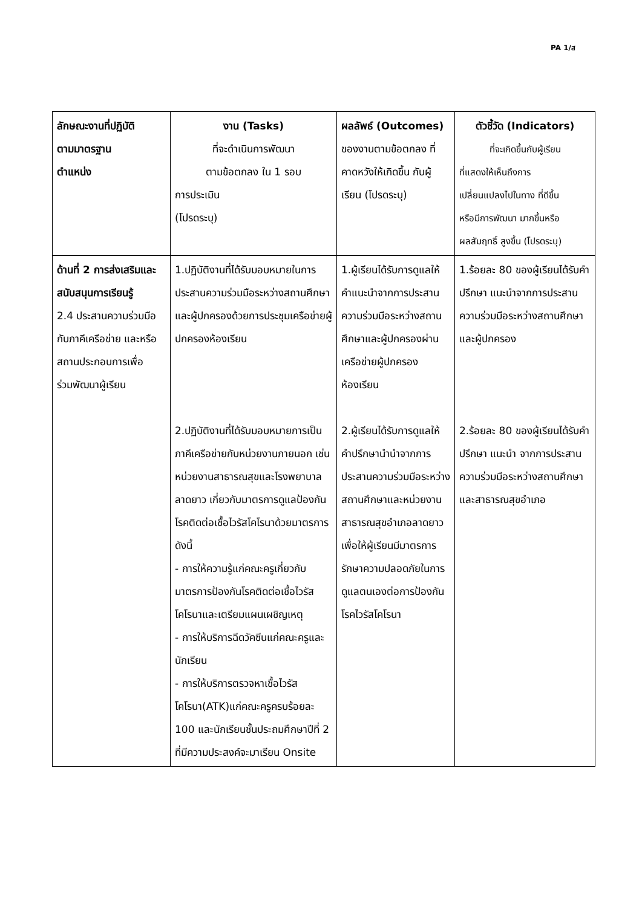PA 1/ส
| ลักษณะงานที่ปฏิบัติ ตามมาตรฐาน ตำแหน่ง | งาน (Tasks) ที่จะดำเนินการพัฒนา ตามข้อตกลง ใน 1 รอบ การประเมิน (โปรดระบุ) | ผลลัพธ์ (Outcomes) ของงานตามข้อตกลง ที่คาดหวังให้เกิดขึ้น กับผู้เรียน (โปรดระบุ) | ตัวชี้วัด (Indicators) ที่จะเกิดขึ้นกับผู้เรียน ที่แสดงให้เห็นถึงการ เปลี่ยนแปลงไปในทาง ที่ดีขึ้น หรือมีการพัฒนา มากขึ้นหรือ ผลสัมฤทธิ์ สูงขึ้น (โปรดระบุ) |
| --- | --- | --- | --- |
| ด้านที่ 2 การส่งเสริมและสนับสนุนการเรียนรู้ 2.4 ประสานความร่วมมือกับภาคีเครือข่าย และหรือสถานประกอบการเพื่อร่วมพัฒนาผู้เรียน | 1.ปฏิบัติงานที่ได้รับมอบหมายในการประสานความร่วมมือระหว่างสถานศึกษาและผู้ปกครองด้วยการประชุมเครือข่ายผู้ปกครองห้องเรียน 2.ปฏิบัติงานที่ได้รับมอบหมายการเป็นภาคีเครือข่ายกับหน่วยงานภายนอก เช่น หน่วยงานสาธารณสุขและโรงพยาบาลลาดยาว เกี่ยวกับมาตรการดูแลป้องกันโรคติดต่อเชื้อไวรัสโคโรนาด้วยมาตรการดังนี้ - การให้ความรู้แก่คณะครูเกี่ยวกับมาตรการป้องกันโรคติดต่อเชื้อไวรัสโคโรนาและเตรียมแผนเผชิญเหตุ - การให้บริการฉีดวัคซีนแก่คณะครูและนักเรียน - การให้บริการตรวจหาเชื้อไวรัสโคโรนา(ATK)แก่คณะครูครบร้อยละ 100 และนักเรียนชั้นประถมศึกษาปีที่ 2 ที่มีความประสงค์จะมาเรียน Onsite | 1.ผู้เรียนได้รับการดูแลให้คำแนะนำจากการประสานความร่วมมือระหว่างสถานศึกษาและผู้ปกครองผ่านเครือข่ายผู้ปกครองห้องเรียน 2.ผู้เรียนได้รับการดูแลให้คำปรึกษานำนำจากการประสานความร่วมมือระหว่างสถานศึกษาและหน่วยงานสาธารณสุขอำเภอลาดยาวเพื่อให้ผู้เรียนมีมาตรการรักษาความปลอดภัยในการดูแลตนเองต่อการป้องกันโรคไวรัสโคโรนา | 1.ร้อยละ 80 ของผู้เรียนได้รับคำปรึกษา แนะนำจากการประสานความร่วมมือระหว่างสถานศึกษาและผู้ปกครอง 2.ร้อยละ 80 ของผู้เรียนได้รับคำปรึกษา แนะนำ จากการประสานความร่วมมือระหว่างสถานศึกษาและสาธารณสุขอำเภอ |